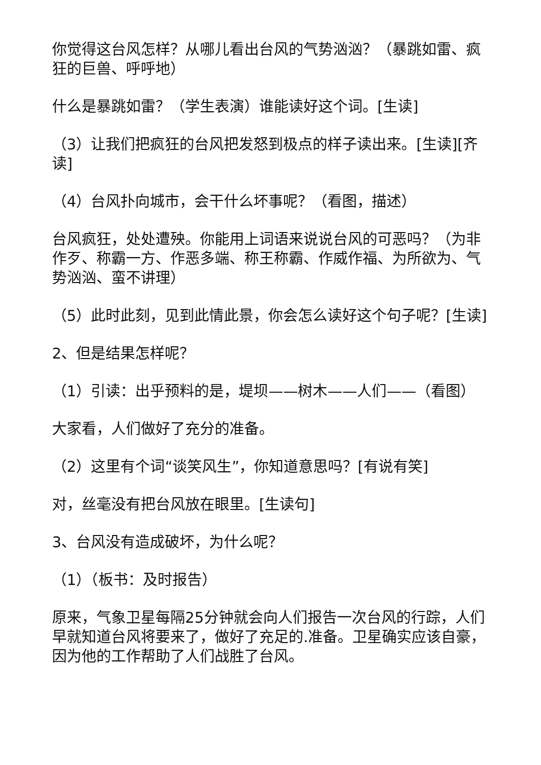你觉得这台风怎样？从哪儿看出台风的气势汹汹？（暴跳如雷、疯狂的巨兽、呼呼地）
什么是暴跳如雷？（学生表演）谁能读好这个词。[生读]
（3）让我们把疯狂的台风把发怒到极点的样子读出来。[生读][齐读]
（4）台风扑向城市，会干什么坏事呢？（看图，描述）
台风疯狂，处处遭殃。你能用上词语来说说台风的可恶吗？（为非作歹、称霸一方、作恶多端、称王称霸、作威作福、为所欲为、气势汹汹、蛮不讲理）
（5）此时此刻，见到此情此景，你会怎么读好这个句子呢？[生读]
2、但是结果怎样呢？
（1）引读：出乎预料的是，堤坝——树木——人们——（看图）
大家看，人们做好了充分的准备。
（2）这里有个词“谈笑风生”，你知道意思吗？[有说有笑]
对，丝毫没有把台风放在眼里。[生读句]
3、台风没有造成破坏，为什么呢？
（1）（板书：及时报告）
原来，气象卫星每隔25分钟就会向人们报告一次台风的行踪，人们早就知道台风将要来了，做好了充足的.准备。卫星确实应该自豪，因为他的工作帮助了人们战胜了台风。